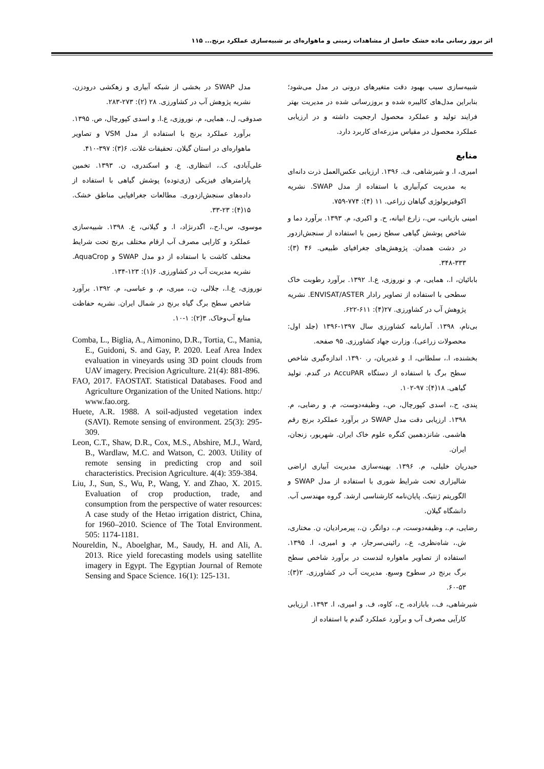اثر بروز رسانی ماده خشک حاصل از مشاهدات زمینی و ماهواره‌ای بر شبیه‌سازی عملکرد برنج... ۱۱۵
شبیه‌سازی سبب بهبود دقت متغیرهای درونی در مدل می‌شود؛ بنابراین مدل‌های کالیبره شده و بروزرسانی شده در مدیریت بهتر فرایند تولید و عملکرد محصول ارجحیت داشته و در ارزیابی عملکرد محصول در مقیاس مزرعه‌ای کاربرد دارد.
منابع
امیری، ا. و شیرشاهی، ف. ۱۳۹۶. ارزیابی عکس‌العمل ذرت دانه‌ای به مدیریت کم‌آبیاری با استفاده از مدل SWAP. نشریه اکوفیزیولوژی گیاهان زراعی. ۱۱ (۴): ۷۷۴-۷۵۹.
امینی بازیانی، س.، زارع ابیانه، ح. و اکبری، م. ۱۳۹۳. برآورد دما و شاخص پوشش گیاهی سطح زمین با استفاده از سنجش‌ازدور در دشت همدان. پژوهش‌های جغرافیای طبیعی. ۴۶ (۳): ۳۳۳-۳۴۸.
بابائیان، ا.، همایی، م. و نوروزی، ع.ا. ۱۳۹۲. برآورد رطوبت خاک سطحی با استفاده از تصاویر رادار ENVISAT/ASTER. نشریه پژوهش آب در کشاورزی. ۲۷(۴): ۶۱۱-۶۲۲.
بی‌نام، ۱۳۹۸. آمارنامه کشاورزی سال ۱۳۹۷-۱۳۹۶ (جلد اول: محصولات زراعی). وزارت جهاد کشاورزی. ۹۵ صفحه.
بخشنده، ا.، سلطانی، ا. و غدیریان، ر. ۱۳۹۰. اندازه‌گیری شاخص سطح برگ با استفاده از دستگاه AccuPAR در گندم. تولید گیاهی. ۱۸(۴): ۹۷-۱۰۲.
پندی، ح.، اسدی کپورچال، ص.، وظیفه‌دوست، م. و رضایی، م. ۱۳۹۸. ارزیابی دقت مدل SWAP در برآورد عملکرد برنج رقم هاشمی. شانزدهمین کنگره علوم خاک ایران. شهریور، زنجان، ایران.
حیدریان خلیلی، م. ۱۳۹۶. بهینه‌سازی مدیریت آبیاری اراضی شالیزاری تحت شرایط شوری با استفاده از مدل SWAP و الگوریتم ژنتیک. پایان‌نامه کارشناسی ارشد. گروه مهندسی آب. دانشگاه گیلان.
رضایی، م.، وظیفه‌دوست، م.، دواتگر، ن.، پیرمرادیان، ن. مختاری، ش.، شاه‌نظری، ع.، رائینی‌سرجاز، م. و امیری، ا. ۱۳۹۵. استفاده از تصاویر ماهواره لندست در برآورد شاخص سطح برگ برنج در سطوح وسیع. مدیریت آب در کشاورزی. ۲(۳): ۵۳-۶۰.
شیرشاهی، ف.، بابازاده، ح.، کاوه، ف. و امیری، ا. ۱۳۹۳. ارزیابی کارآیی مصرف آب و برآورد عملکرد گندم با استفاده از
مدل SWAP در بخشی از شبکه آبیاری و زهکشی درودزن. نشریه پژوهش آب در کشاورزی. ۲۸ (۲): ۲۷۳-۲۸۳.
صدوقی، ل.، همایی، م. نوروزی، ع.ا. و اسدی کپورچال، ص. ۱۳۹۵. برآورد عملکرد برنج با استفاده از مدل VSM و تصاویر ماهواره‌ای در استان گیلان. تحقیقات غلات. ۶(۳): ۳۹۷-۴۱۰.
علی‌آبادی، ک.، انتظاری. ع. و اسکندری، ن. ۱۳۹۳. تخمین پارامترهای فیزیکی (زی‌توده) پوشش گیاهی با استفاده از داده‌های سنجش‌ازدوری. مطالعات جغرافیایی مناطق خشک. ۱۵(۴): ۲۳-۳۳.
موسوی، س.ا.ح.، اگدرنژاد، ا. و گیلانی، ع. ۱۳۹۸. شبیه‌سازی عملکرد و کارایی مصرف آب ارقام مختلف برنج تحت شرایط مختلف کاشت با استفاده از دو مدل SWAP و AquaCrop. نشریه مدیریت آب در کشاورزی. ۶(۱): ۱۲۳-۱۳۴.
نوروزی، ع.ا.، جلالی، ن.، میری، م. و عباسی، م. ۱۳۹۲. برآورد شاخص سطح برگ گیاه برنج در شمال ایران. نشریه حفاظت منابع آب‌وخاک. ۳(۲): ۱-۱۰.
Comba, L., Biglia, A., Aimonino, D.R., Tortia, C., Mania, E., Guidoni, S. and Gay, P. 2020. Leaf Area Index evaluation in vineyards using 3D point clouds from UAV imagery. Precision Agriculture. 21(4): 881-896.
FAO, 2017. FAOSTAT. Statistical Databases. Food and Agriculture Organization of the United Nations. http:/ www.fao.org.
Huete, A.R. 1988. A soil-adjusted vegetation index (SAVI). Remote sensing of environment. 25(3): 295-309.
Leon, C.T., Shaw, D.R., Cox, M.S., Abshire, M.J., Ward, B., Wardlaw, M.C. and Watson, C. 2003. Utility of remote sensing in predicting crop and soil characteristics. Precision Agriculture. 4(4): 359-384.
Liu, J., Sun, S., Wu, P., Wang, Y. and Zhao, X. 2015. Evaluation of crop production, trade, and consumption from the perspective of water resources: A case study of the Hetao irrigation district, China, for 1960–2010. Science of The Total Environment. 505: 1174-1181.
Noureldin, N., Aboelghar, M., Saudy, H. and Ali, A. 2013. Rice yield forecasting models using satellite imagery in Egypt. The Egyptian Journal of Remote Sensing and Space Science. 16(1): 125-131.